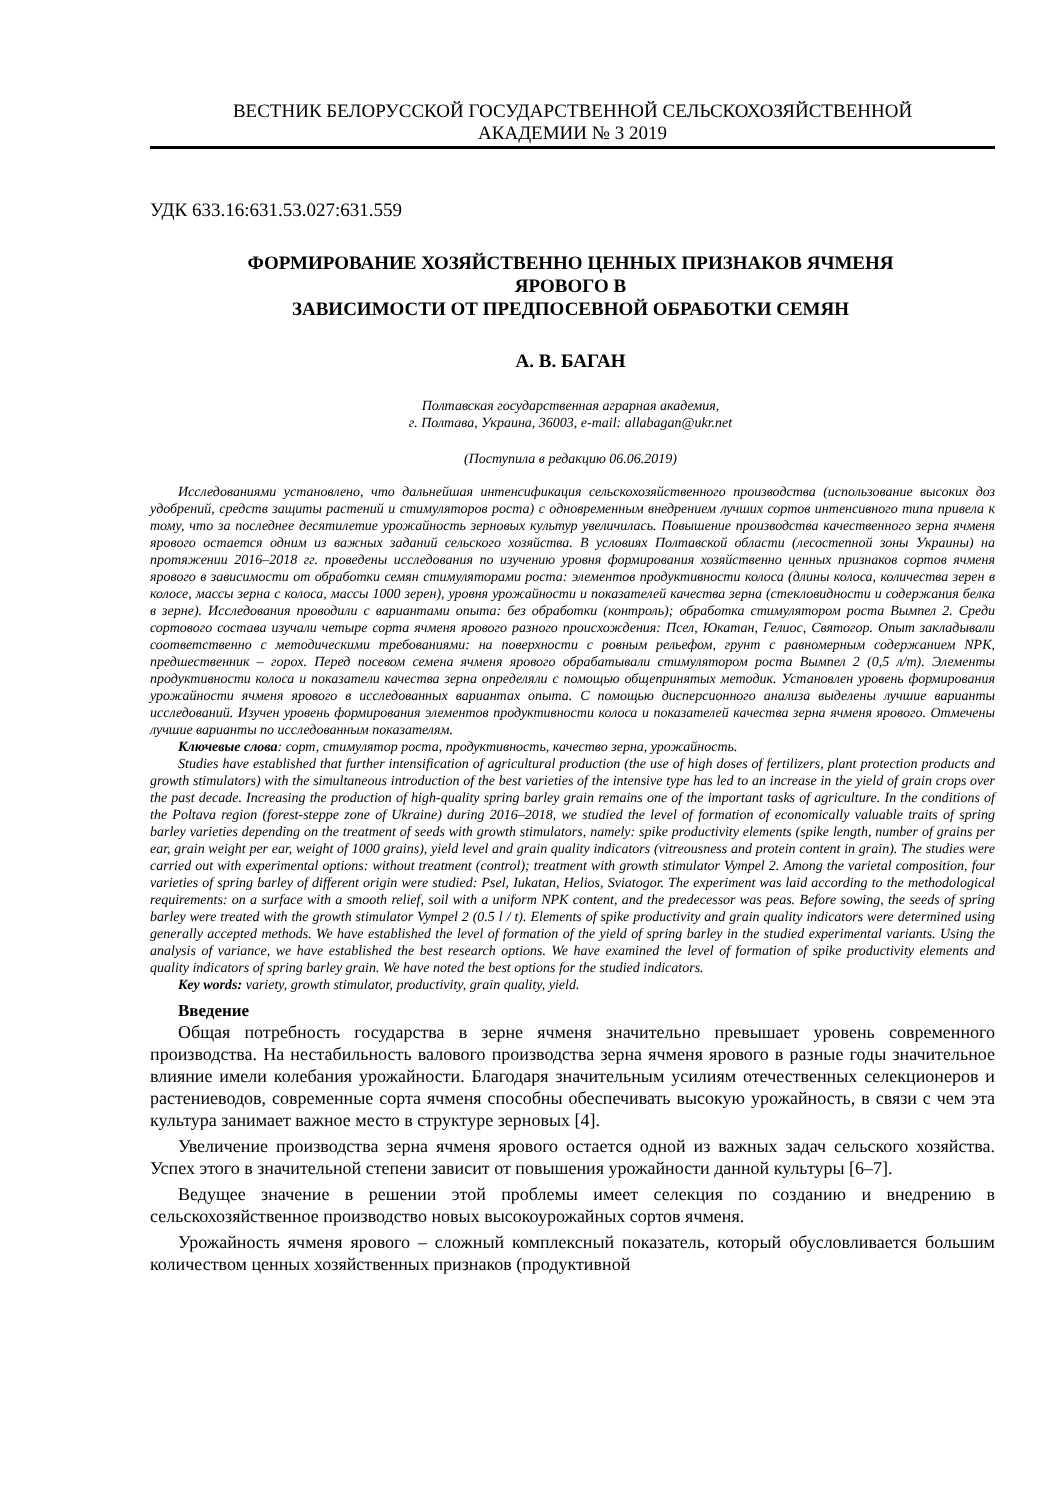ВЕСТНИК БЕЛОРУССКОЙ ГОСУДАРСТВЕННОЙ СЕЛЬСКОХОЗЯЙСТВЕННОЙ
АКАДЕМИИ № 3 2019
УДК 633.16:631.53.027:631.559
ФОРМИРОВАНИЕ ХОЗЯЙСТВЕННО ЦЕННЫХ ПРИЗНАКОВ ЯЧМЕНЯ
ЯРОВОГО В
ЗАВИСИМОСТИ ОТ ПРЕДПОСЕВНОЙ ОБРАБОТКИ СЕМЯН
А. В. БАГАН
Полтавская государственная аграрная академия,
г. Полтава, Украина, 36003, e-mail: allabagan@ukr.net
(Поступила в редакцию 06.06.2019)
Исследованиями установлено, что дальнейшая интенсификация сельскохозяйственного производства (использование высоких доз удобрений, средств защиты растений и стимуляторов роста) с одновременным внедрением лучших сортов интенсивного типа привела к тому, что за последнее десятилетие урожайность зерновых культур увеличилась. Повышение производства качественного зерна ячменя ярового остается одним из важных заданий сельского хозяйства. В условиях Полтавской области (лесостепной зоны Украины) на протяжении 2016–2018 гг. проведены исследования по изучению уровня формирования хозяйственно ценных признаков сортов ячменя ярового в зависимости от обработки семян стимуляторами роста: элементов продуктивности колоса (длины колоса, количества зерен в колосе, массы зерна с колоса, массы 1000 зерен), уровня урожайности и показателей качества зерна (стекловидности и содержания белка в зерне). Исследования проводили с вариантами опыта: без обработки (контроль); обработка стимулятором роста Вымпел 2. Среди сортового состава изучали четыре сорта ячменя ярового разного происхождения: Псел, Юкатан, Гелиос, Святогор. Опыт закладывали соответственно с методическими требованиями: на поверхности с ровным рельефом, грунт с равномерным содержанием NPK, предшественник – горох. Перед посевом семена ячменя ярового обрабатывали стимулятором роста Вымпел 2 (0,5 л/т). Элементы продуктивности колоса и показатели качества зерна определяли с помощью общепринятых методик. Установлен уровень формирования урожайности ячменя ярового в исследованных вариантах опыта. С помощью дисперсионного анализа выделены лучшие варианты исследований. Изучен уровень формирования элементов продуктивности колоса и показателей качества зерна ячменя ярового. Отмечены лучшие варианты по исследованным показателям.
Ключевые слова: сорт, стимулятор роста, продуктивность, качество зерна, урожайность.
Studies have established that further intensification of agricultural production (the use of high doses of fertilizers, plant protection products and growth stimulators) with the simultaneous introduction of the best varieties of the intensive type has led to an increase in the yield of grain crops over the past decade. Increasing the production of high-quality spring barley grain remains one of the important tasks of agriculture. In the conditions of the Poltava region (forest-steppe zone of Ukraine) during 2016–2018, we studied the level of formation of economically valuable traits of spring barley varieties depending on the treatment of seeds with growth stimulators, namely: spike productivity elements (spike length, number of grains per ear, grain weight per ear, weight of 1000 grains), yield level and grain quality indicators (vitreousness and protein content in grain). The studies were carried out with experimental options: without treatment (control); treatment with growth stimulator Vympel 2. Among the varietal composition, four varieties of spring barley of different origin were studied: Psel, Iukatan, Helios, Sviatogor. The experiment was laid according to the methodological requirements: on a surface with a smooth relief, soil with a uniform NPK content, and the predecessor was peas. Before sowing, the seeds of spring barley were treated with the growth stimulator Vympel 2 (0.5 l / t). Elements of spike productivity and grain quality indicators were determined using generally accepted methods. We have established the level of formation of the yield of spring barley in the studied experimental variants. Using the analysis of variance, we have established the best research options. We have examined the level of formation of spike productivity elements and quality indicators of spring barley grain. We have noted the best options for the studied indicators.
Key words: variety, growth stimulator, productivity, grain quality, yield.
Введение
Общая потребность государства в зерне ячменя значительно превышает уровень современного производства. На нестабильность валового производства зерна ячменя ярового в разные годы значительное влияние имели колебания урожайности. Благодаря значительным усилиям отечественных селекционеров и растениеводов, современные сорта ячменя способны обеспечивать высокую урожайность, в связи с чем эта культура занимает важное место в структуре зерновых [4].
Увеличение производства зерна ячменя ярового остается одной из важных задач сельского хозяйства. Успех этого в значительной степени зависит от повышения урожайности данной культуры [6–7].
Ведущее значение в решении этой проблемы имеет селекция по созданию и внедрению в сельскохозяйственное производство новых высокоурожайных сортов ячменя.
Урожайность ячменя ярового – сложный комплексный показатель, который обусловливается большим количеством ценных хозяйственных признаков (продуктивной